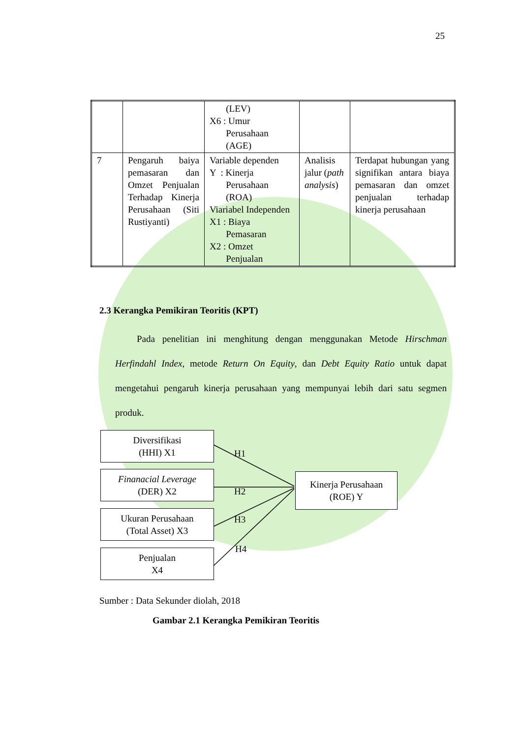25
| | | (LEV) X6 : Umur Perusahaan (AGE) | | |
| 7 | Pengaruh baiya pemasaran dan Omzet Penjualan Terhadap Kinerja Perusahaan (Siti Rustiyanti) | Variable dependen Y : Kinerja Perusahaan (ROA) Viariabel Independen X1 : Biaya Pemasaran X2 : Omzet Penjualan | Analisis jalur ( path analysis ) | Terdapat hubungan yang signifikan antara biaya pemasaran dan omzet penjualan terhadap kinerja perusahaan |
2.3 Kerangka Pemikiran Teoritis (KPT)
Pada penelitian ini menghitung dengan menggunakan Metode Hirschman Herfindahl Index, metode Return On Equity, dan Debt Equity Ratio untuk dapat mengetahui pengaruh kinerja perusahaan yang mempunyai lebih dari satu segmen produk.
Diversifikasi
(HHI) X1
Finanacial Leverage
(DER) X2
Ukuran Perusahaan
(Total Asset) X3
Penjualan
X4
Kinerja Perusahaan
(ROE) Y
H1
H2
H3
H4
Sumber : Data Sekunder diolah, 2018
Gambar 2.1 Kerangka Pemikiran Teoritis